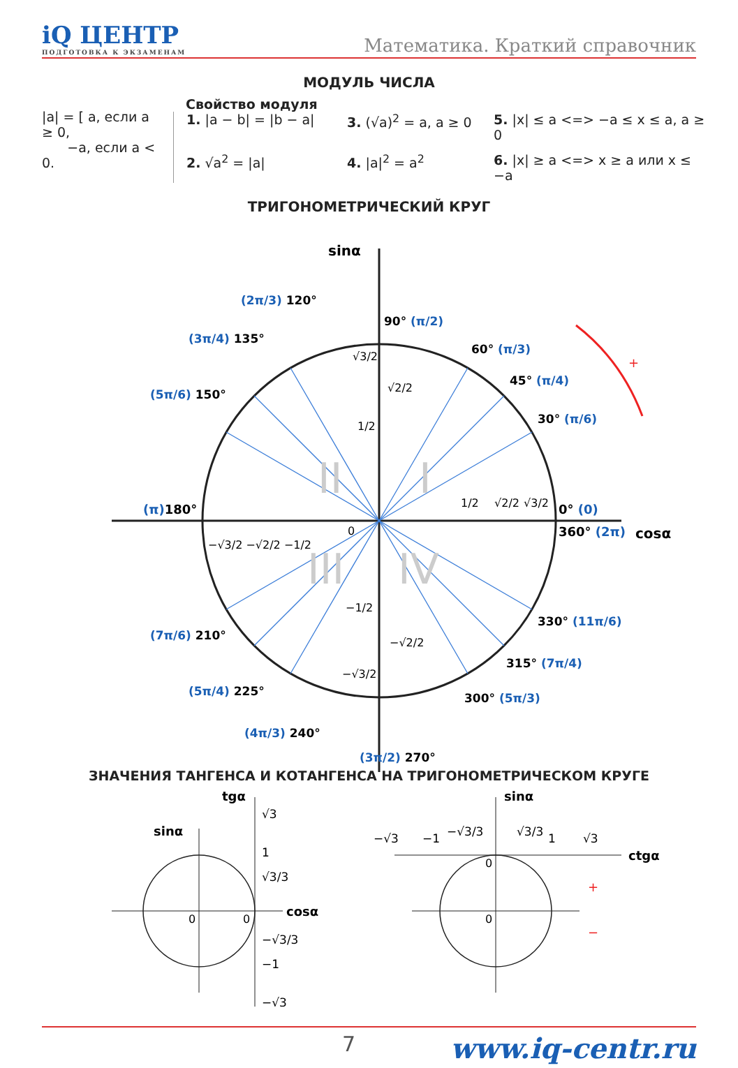iQ ЦЕНТР
ПОДГОТОВКА К ЭКЗАМЕНАМ
Математика. Краткий справочник
МОДУЛЬ ЧИСЛА
|a| = [ a, если a ≥ 0,
−a, если a < 0.
Свойство модуля
1. |a − b| = |b − a|
3. (√a)<sup>2</sup> = a, a ≥ 0
5. |x| ≤ a <=> −a ≤ x ≤ a, a ≥ 0
2. √a<sup>2</sup> = |a|
4. |a|<sup>2</sup> = a<sup>2</sup>
6. |x| ≥ a <=> x ≥ a или x ≤ −a
ТРИГОНОМЕТРИЧЕСКИЙ КРУГ
sinα
cosα
0° (0)
360° (2π)
(π)180°
30° (π/6)
45° (π/4)
60° (π/3)
90° (π/2)
(2π/3) 120°
(3π/4) 135°
(5π/6) 150°
(7π/6) 210°
(5π/4) 225°
(4π/3) 240°
(3π/2) 270°
300° (5π/3)
315° (7π/4)
330° (11π/6)
√3/2
√2/2
1/2
1/2
√2/2
√3/2
−√3/2 −√2/2 −1/2
0
−1/2
−√2/2
−√3/2
I
II
III
IV
+
ЗНАЧЕНИЯ ТАНГЕНСА И КОТАНГЕНСА НА ТРИГОНОМЕТРИЧЕСКОМ КРУГЕ
tgα
sinα
cosα
√3
1
√3/3
0
0
−√3/3
−1
−√3
sinα
ctgα
−√3
−1
−√3/3
√3/3
1
√3
0
0
+
−
7 www.iq-centr.ru